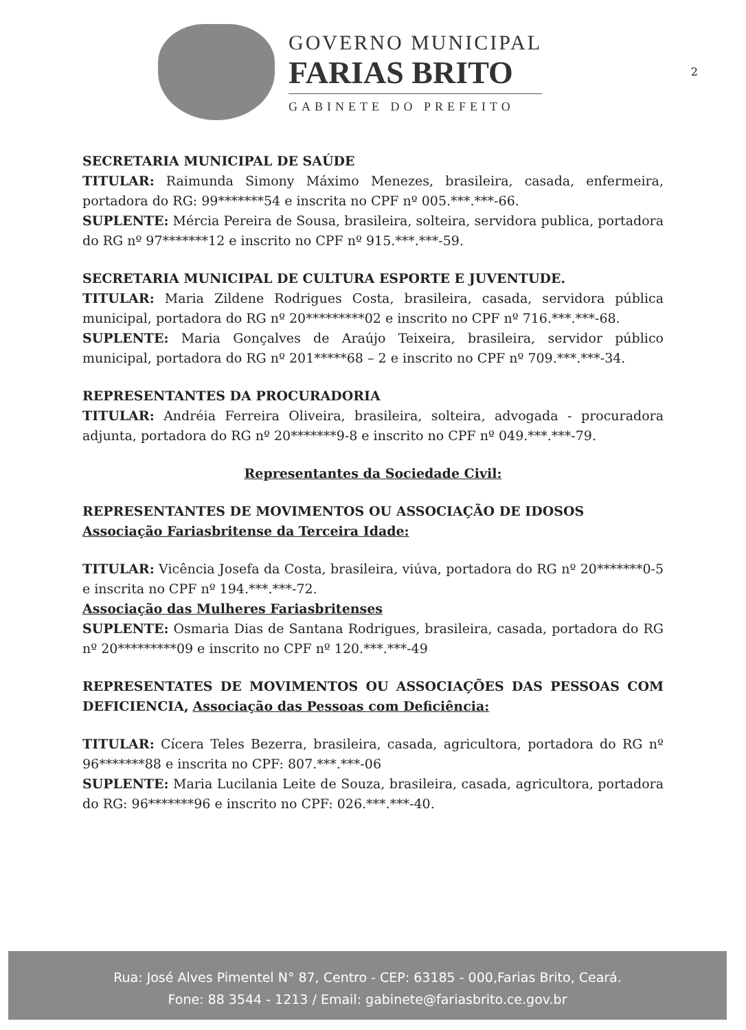GOVERNO MUNICIPAL
FARIAS BRITO
GABINETE DO PREFEITO
2
SECRETARIA MUNICIPAL DE SAÚDE
TITULAR: Raimunda Simony Máximo Menezes, brasileira, casada, enfermeira, portadora do RG: 99*******54 e inscrita no CPF nº 005.***.***-66.
SUPLENTE: Mércia Pereira de Sousa, brasileira, solteira, servidora publica, portadora do RG nº 97*******12 e inscrito no CPF nº 915.***.***-59.
SECRETARIA MUNICIPAL DE CULTURA ESPORTE E JUVENTUDE.
TITULAR: Maria Zildene Rodrigues Costa, brasileira, casada, servidora pública municipal, portadora do RG nº 20*********02 e inscrito no CPF nº 716.***.***-68.
SUPLENTE: Maria Gonçalves de Araújo Teixeira, brasileira, servidor público municipal, portadora do RG nº 201*****68 – 2 e inscrito no CPF nº 709.***.***-34.
REPRESENTANTES DA PROCURADORIA
TITULAR: Andréia Ferreira Oliveira, brasileira, solteira, advogada - procuradora adjunta, portadora do RG nº 20*******9-8 e inscrito no CPF nº 049.***.***-79.
Representantes da Sociedade Civil:
REPRESENTANTES DE MOVIMENTOS OU ASSOCIAÇÃO DE IDOSOS
Associação Fariasbritense da Terceira Idade:
TITULAR: Vicência Josefa da Costa, brasileira, viúva, portadora do RG nº 20*******0-5 e inscrita no CPF nº 194.***.***-72.
Associação das Mulheres Fariasbritenses
SUPLENTE: Osmaria Dias de Santana Rodrigues, brasileira, casada, portadora do RG nº 20*********09 e inscrito no CPF nº 120.***.***-49
REPRESENTATES DE MOVIMENTOS OU ASSOCIAÇÕES DAS PESSOAS COM DEFICIENCIA, Associação das Pessoas com Deficiência:
TITULAR: Cícera Teles Bezerra, brasileira, casada, agricultora, portadora do RG nº 96*******88 e inscrita no CPF: 807.***.***-06
SUPLENTE: Maria Lucilania Leite de Souza, brasileira, casada, agricultora, portadora do RG: 96*******96 e inscrito no CPF: 026.***.***-40.
Rua: José Alves Pimentel N° 87, Centro - CEP: 63185 - 000,Farias Brito, Ceará.
Fone: 88 3544 - 1213 / Email: gabinete@fariasbrito.ce.gov.br